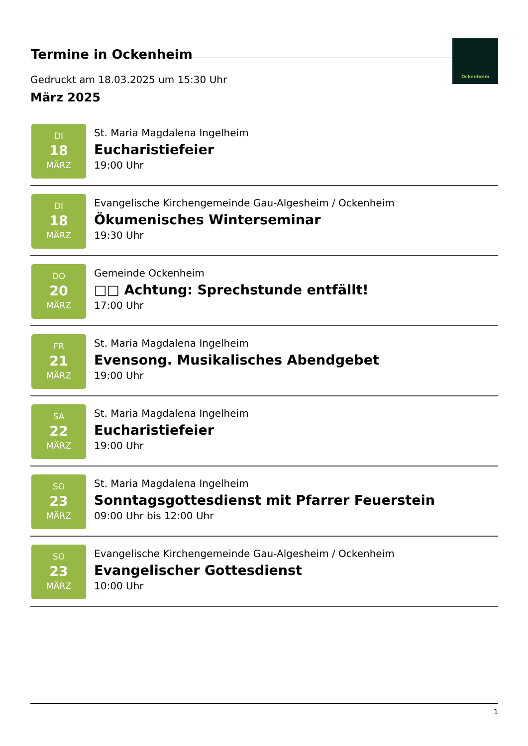Termine in Ockenheim
Gedruckt am 18.03.2025 um 15:30 Uhr
Ockenheim
März 2025
DI
18
MÄRZ
St. Maria Magdalena Ingelheim
Eucharistiefeier
19:00 Uhr
DI
18
MÄRZ
Evangelische Kirchengemeinde Gau-Algesheim / Ockenheim
Ökumenisches Winterseminar
19:30 Uhr
DO
20
MÄRZ
Gemeinde Ockenheim
□□ Achtung: Sprechstunde entfällt!
17:00 Uhr
FR
21
MÄRZ
St. Maria Magdalena Ingelheim
Evensong. Musikalisches Abendgebet
19:00 Uhr
SA
22
MÄRZ
St. Maria Magdalena Ingelheim
Eucharistiefeier
19:00 Uhr
SO
23
MÄRZ
St. Maria Magdalena Ingelheim
Sonntagsgottesdienst mit Pfarrer Feuerstein
09:00 Uhr bis 12:00 Uhr
SO
23
MÄRZ
Evangelische Kirchengemeinde Gau-Algesheim / Ockenheim
Evangelischer Gottesdienst
10:00 Uhr
1